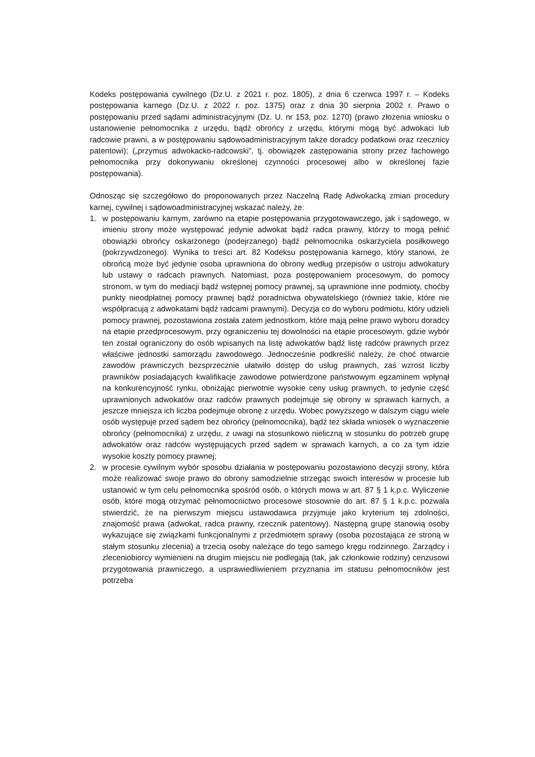Kodeks postępowania cywilnego (Dz.U. z 2021 r. poz. 1805), z dnia 6 czerwca 1997 r. – Kodeks postępowania karnego (Dz.U. z 2022 r. poz. 1375) oraz z dnia 30 sierpnia 2002 r. Prawo o postępowaniu przed sądami administracyjnymi (Dz. U. nr 153, poz. 1270) (prawo złożenia wniosku o ustanowienie pełnomocnika z urzędu, bądź obrońcy z urzędu, którymi mogą być adwokaci lub radcowie prawni, a w postępowaniu sądowoadministracyjnym także doradcy podatkowi oraz rzecznicy patentowi); („przymus adwokacko-radcowski”, tj. obowiązek zastępowania strony przez fachowego pełnomocnika przy dokonywaniu określonej czynności procesowej albo w określonej fazie postępowania).
Odnosząc się szczegółowo do proponowanych przez Naczelną Radę Adwokacką zmian procedury karnej, cywilnej i sądowoadministracyjnej wskazać należy, że:
1. w postępowaniu karnym, zarówno na etapie postępowania przygotowawczego, jak i sądowego, w imieniu strony może występować jedynie adwokat bądź radca prawny, którzy to mogą pełnić obowiązki obrońcy oskarżonego (podejrzanego) bądź pełnomocnika oskarżyciela posiłkowego (pokrzywdzonego). Wynika to treści art. 82 Kodeksu postępowania karnego, który stanowi, że obrońcą może być jedynie osoba uprawniona do obrony według przepisów o ustroju adwokatury lub ustawy o radcach prawnych. Natomiast, poza postępowaniem procesowym, do pomocy stronom, w tym do mediacji bądź wstępnej pomocy prawnej, są uprawnione inne podmioty, choćby punkty nieodpłatnej pomocy prawnej bądź poradnictwa obywatelskiego (również takie, które nie współpracują z adwokatami bądź radcami prawnymi). Decyzja co do wyboru podmiotu, który udzieli pomocy prawnej, pozostawiona została zatem jednostkom, które mają pełne prawo wyboru doradcy na etapie przedprocesowym, przy ograniczeniu tej dowolności na etapie procesowym, gdzie wybór ten został ograniczony do osób wpisanych na listę adwokatów bądź listę radców prawnych przez właściwe jednostki samorządu zawodowego. Jednocześnie podkreślić należy, że choć otwarcie zawodów prawniczych bezsprzecznie ułatwiło dostęp do usług prawnych, zaś wzrost liczby prawników posiadających kwalifikacje zawodowe potwierdzone państwowym egzaminem wpłynął na konkurencyjność rynku, obniżając pierwotnie wysokie ceny usług prawnych, to jedynie część uprawnionych adwokatów oraz radców prawnych podejmuje się obrony w sprawach karnych, a jeszcze mniejsza ich liczba podejmuje obronę z urzędu. Wobec powyższego w dalszym ciągu wiele osób występuje przed sądem bez obrońcy (pełnomocnika), bądź też składa wniosek o wyznaczenie obrońcy (pełnomocnika) z urzędu, z uwagi na stosunkowo nieliczną w stosunku do potrzeb grupę adwokatów oraz radców występujących przed sądem w sprawach karnych, a co za tym idzie wysokie koszty pomocy prawnej;
2. w procesie cywilnym wybór sposobu działania w postępowaniu pozostawiono decyzji strony, która może realizować swoje prawo do obrony samodzielnie strzegąc swoich interesów w procesie lub ustanowić w tym celu pełnomocnika spośród osób, o których mowa w art. 87 § 1 k.p.c. Wyliczenie osób, które mogą otrzymać pełnomocnictwo procesowe stosownie do art. 87 § 1 k.p.c. pozwala stwierdzić, że na pierwszym miejscu ustawodawca przyjmuje jako kryterium tej zdolności, znajomość prawa (adwokat, radca prawny, rzecznik patentowy). Następną grupę stanowią osoby wykazujące się związkami funkcjonalnymi z przedmiotem sprawy (osoba pozostająca ze stroną w stałym stosunku zlecenia) a trzecią osoby należące do tego samego kręgu rodzinnego. Zarządcy i zleceniobiorcy wymienieni na drugim miejscu nie podlegają (tak, jak członkowie rodziny) cenzusowi przygotowania prawniczego, a usprawiedliwieniem przyznania im statusu pełnomocników jest potrzeba